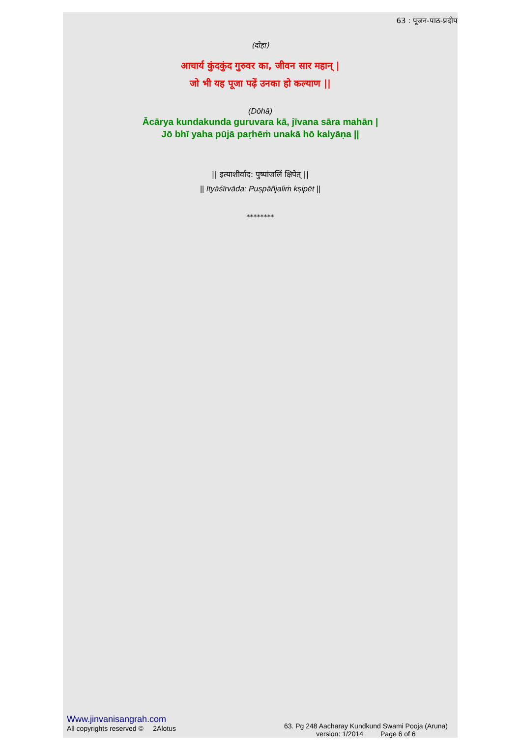63 : पूजन-पाठ-प्रदीप
(दोहा)
आचार्य कुंदकुंद गुरुवर का, जीवन सार महान् |
जो भी यह पूजा पढ़ें उनका हो कल्याण ||
(Dōhā)
Ācārya kundakunda guruvara kā, jīvana sāra mahān |
Jō bhī yaha pūjā paṛhēṁ unakā hō kalyāṇa ||
|| इत्याशीर्वाद: पुष्पांजलिं क्षिपेत् ||
|| Ityāśīrvāda: Puṣpāñjaliṁ kṣipēt ||
********
Www.jinvanisangrah.com
All copyrights reserved © 2Alotus
63. Pg 248 Aacharay Kundkund Swami Pooja (Aruna)
version: 1/2014 Page 6 of 6